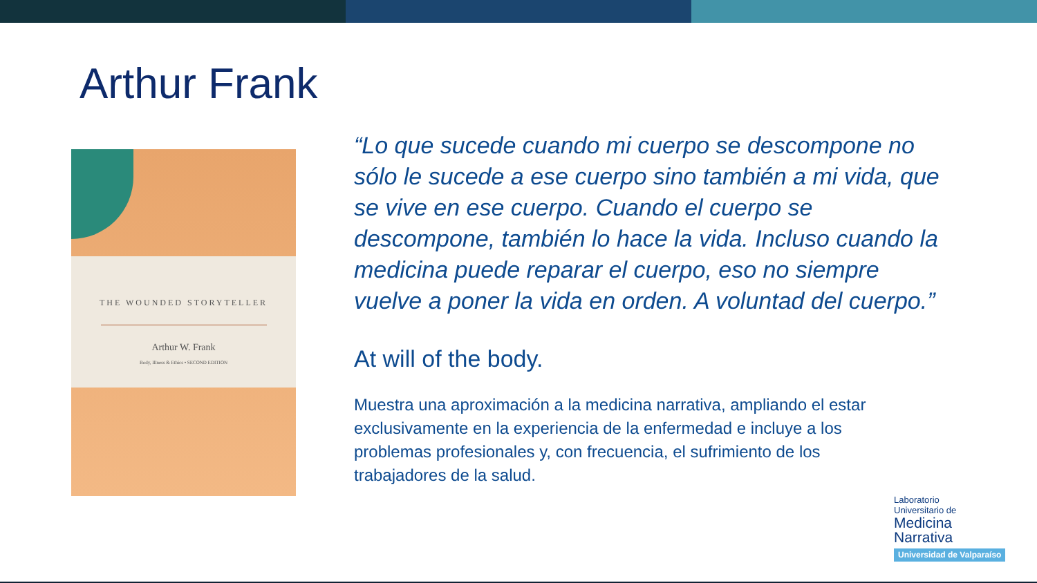Arthur Frank
THE WOUNDED STORYTELLER
Arthur W. Frank
Body, Illness & Ethics • SECOND EDITION
“Lo que sucede cuando mi cuerpo se descompone no sólo le sucede a ese cuerpo sino también a mi vida, que se vive en ese cuerpo. Cuando el cuerpo se descompone, también lo hace la vida. Incluso cuando la medicina puede reparar el cuerpo, eso no siempre vuelve a poner la vida en orden. A voluntad del cuerpo.”
At will of the body.
Muestra una aproximación a la medicina narrativa, ampliando el estar exclusivamente en la experiencia de la enfermedad e incluye a los problemas profesionales y, con frecuencia, el sufrimiento de los trabajadores de la salud.
Laboratorio
Universitario de
Medicina
Narrativa
Universidad de Valparaíso